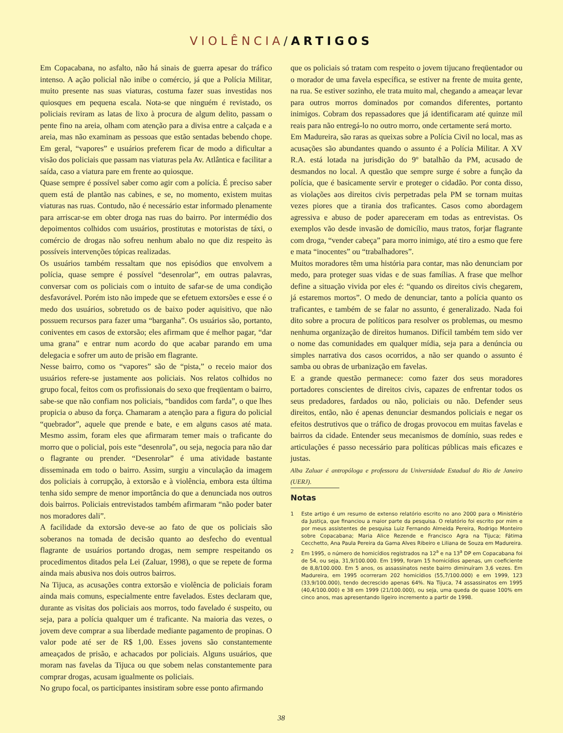VIOLÊNCIA/ARTIGOS
Em Copacabana, no asfalto, não há sinais de guerra apesar do tráfico intenso. A ação policial não inibe o comércio, já que a Polícia Militar, muito presente nas suas viaturas, costuma fazer suas investidas nos quiosques em pequena escala. Nota-se que ninguém é revistado, os policiais reviram as latas de lixo à procura de algum delito, passam o pente fino na areia, olham com atenção para a divisa entre a calçada e a areia, mas não examinam as pessoas que estão sentadas bebendo chope. Em geral, “vapores” e usuários preferem ficar de modo a dificultar a visão dos policiais que passam nas viaturas pela Av. Atlântica e facilitar a saída, caso a viatura pare em frente ao quiosque.
Quase sempre é possível saber como agir com a polícia. É preciso saber quem está de plantão nas cabines, e se, no momento, existem muitas viaturas nas ruas. Contudo, não é necessário estar informado plenamente para arriscar-se em obter droga nas ruas do bairro. Por intermédio dos depoimentos colhidos com usuários, prostitutas e motoristas de táxi, o comércio de drogas não sofreu nenhum abalo no que diz respeito às possíveis intervenções tópicas realizadas.
Os usuários também ressaltam que nos episódios que envolvem a polícia, quase sempre é possível “desenrolar”, em outras palavras, conversar com os policiais com o intuito de safar-se de uma condição desfavorável. Porém isto não impede que se efetuem extorsões e esse é o medo dos usuários, sobretudo os de baixo poder aquisitivo, que não possuem recursos para fazer uma “barganha”. Os usuários são, portanto, coniventes em casos de extorsão; eles afirmam que é melhor pagar, “dar uma grana” e entrar num acordo do que acabar parando em uma delegacia e sofrer um auto de prisão em flagrante.
Nesse bairro, como os “vapores” são de “pista,” o receio maior dos usuários refere-se justamente aos policiais. Nos relatos colhidos no grupo focal, feitos com os profissionais do sexo que freqüentam o bairro, sabe-se que não confiam nos policiais, “bandidos com farda”, o que lhes propicia o abuso da força. Chamaram a atenção para a figura do policial “quebrador”, aquele que prende e bate, e em alguns casos até mata. Mesmo assim, foram eles que afirmaram temer mais o traficante do morro que o policial, pois este “desenrola”, ou seja, negocia para não dar o flagrante ou prender. “Desenrolar” é uma atividade bastante disseminada em todo o bairro. Assim, surgiu a vinculação da imagem dos policiais à corrupção, à extorsão e à violência, embora esta última tenha sido sempre de menor importância do que a denunciada nos outros dois bairros. Policiais entrevistados também afirmaram “não poder bater nos moradores dali”.
A facilidade da extorsão deve-se ao fato de que os policiais são soberanos na tomada de decisão quanto ao desfecho do eventual flagrante de usuários portando drogas, nem sempre respeitando os procedimentos ditados pela Lei (Zaluar, 1998), o que se repete de forma ainda mais abusiva nos dois outros bairros.
Na Tijuca, as acusações contra extorsão e violência de policiais foram ainda mais comuns, especialmente entre favelados. Estes declaram que, durante as visitas dos policiais aos morros, todo favelado é suspeito, ou seja, para a polícia qualquer um é traficante. Na maioria das vezes, o jovem deve comprar a sua liberdade mediante pagamento de propinas. O valor pode até ser de R$ 1,00. Esses jovens são constantemente ameaçados de prisão, e achacados por policiais. Alguns usuários, que moram nas favelas da Tijuca ou que sobem nelas constantemente para comprar drogas, acusam igualmente os policiais.
No grupo focal, os participantes insistiram sobre esse ponto afirmando
que os policiais só tratam com respeito o jovem tijucano freqüentador ou o morador de uma favela específica, se estiver na frente de muita gente, na rua. Se estiver sozinho, ele trata muito mal, chegando a ameaçar levar para outros morros dominados por comandos diferentes, portanto inimigos. Cobram dos repassadores que já identificaram até quinze mil reais para não entregá-lo no outro morro, onde certamente será morto.
Em Madureira, são raras as queixas sobre a Polícia Civil no local, mas as acusações são abundantes quando o assunto é a Polícia Militar. A XV R.A. está lotada na jurisdição do 9º batalhão da PM, acusado de desmandos no local. A questão que sempre surge é sobre a função da polícia, que é basicamente servir e proteger o cidadão. Por conta disso, as violações aos direitos civis perpetradas pela PM se tornam muitas vezes piores que a tirania dos traficantes. Casos como abordagem agressiva e abuso de poder apareceram em todas as entrevistas. Os exemplos vão desde invasão de domicílio, maus tratos, forjar flagrante com droga, “vender cabeça” para morro inimigo, até tiro a esmo que fere e mata “inocentes” ou “trabalhadores”.
Muitos moradores têm uma história para contar, mas não denunciam por medo, para proteger suas vidas e de suas famílias. A frase que melhor define a situação vivida por eles é: “quando os direitos civis chegarem, já estaremos mortos”. O medo de denunciar, tanto a polícia quanto os traficantes, e também de se falar no assunto, é generalizado. Nada foi dito sobre a procura de políticos para resolver os problemas, ou mesmo nenhuma organização de direitos humanos. Difícil também tem sido ver o nome das comunidades em qualquer mídia, seja para a denúncia ou simples narrativa dos casos ocorridos, a não ser quando o assunto é samba ou obras de urbanização em favelas.
E a grande questão permanece: como fazer dos seus moradores portadores conscientes de direitos civis, capazes de enfrentar todos os seus predadores, fardados ou não, policiais ou não. Defender seus direitos, então, não é apenas denunciar desmandos policiais e negar os efeitos destrutivos que o tráfico de drogas provocou em muitas favelas e bairros da cidade. Entender seus mecanismos de domínio, suas redes e articulações é passo necessário para políticas públicas mais eficazes e justas.
Alba Zaluar é antropóloga e professora da Universidade Estadual do Rio de Janeiro (UERJ).
Notas
1 Este artigo é um resumo de extenso relatório escrito no ano 2000 para o Ministério da Justiça, que financiou a maior parte da pesquisa. O relatório foi escrito por mim e por meus assistentes de pesquisa Luiz Fernando Almeida Pereira, Rodrigo Monteiro sobre Copacabana; Maria Alice Rezende e Francisco Agra na Tijuca; Fátima Cecchetto, Ana Paula Pereira da Gama Alves Ribeiro e Liliana de Souza em Madureira.
2 Em 1995, o número de homicídios registrados na 12<sup>a</sup> e na 13<sup>a</sup> DP em Copacabana foi de 54, ou seja, 31,9/100.000. Em 1999, foram 15 homicídios apenas, um coeficiente de 8,8/100.000. Em 5 anos, os assassinatos neste bairro diminuíram 3,6 vezes. Em Madureira, em 1995 ocorreram 202 homicídios (55,7/100.000) e em 1999, 123 (33,9/100.000), tendo decrescido apenas 64%. Na Tijuca, 74 assassinatos em 1995 (40,4/100.000) e 38 em 1999 (21/100.000), ou seja, uma queda de quase 100% em cinco anos, mas apresentando ligeiro incremento a partir de 1998.
38